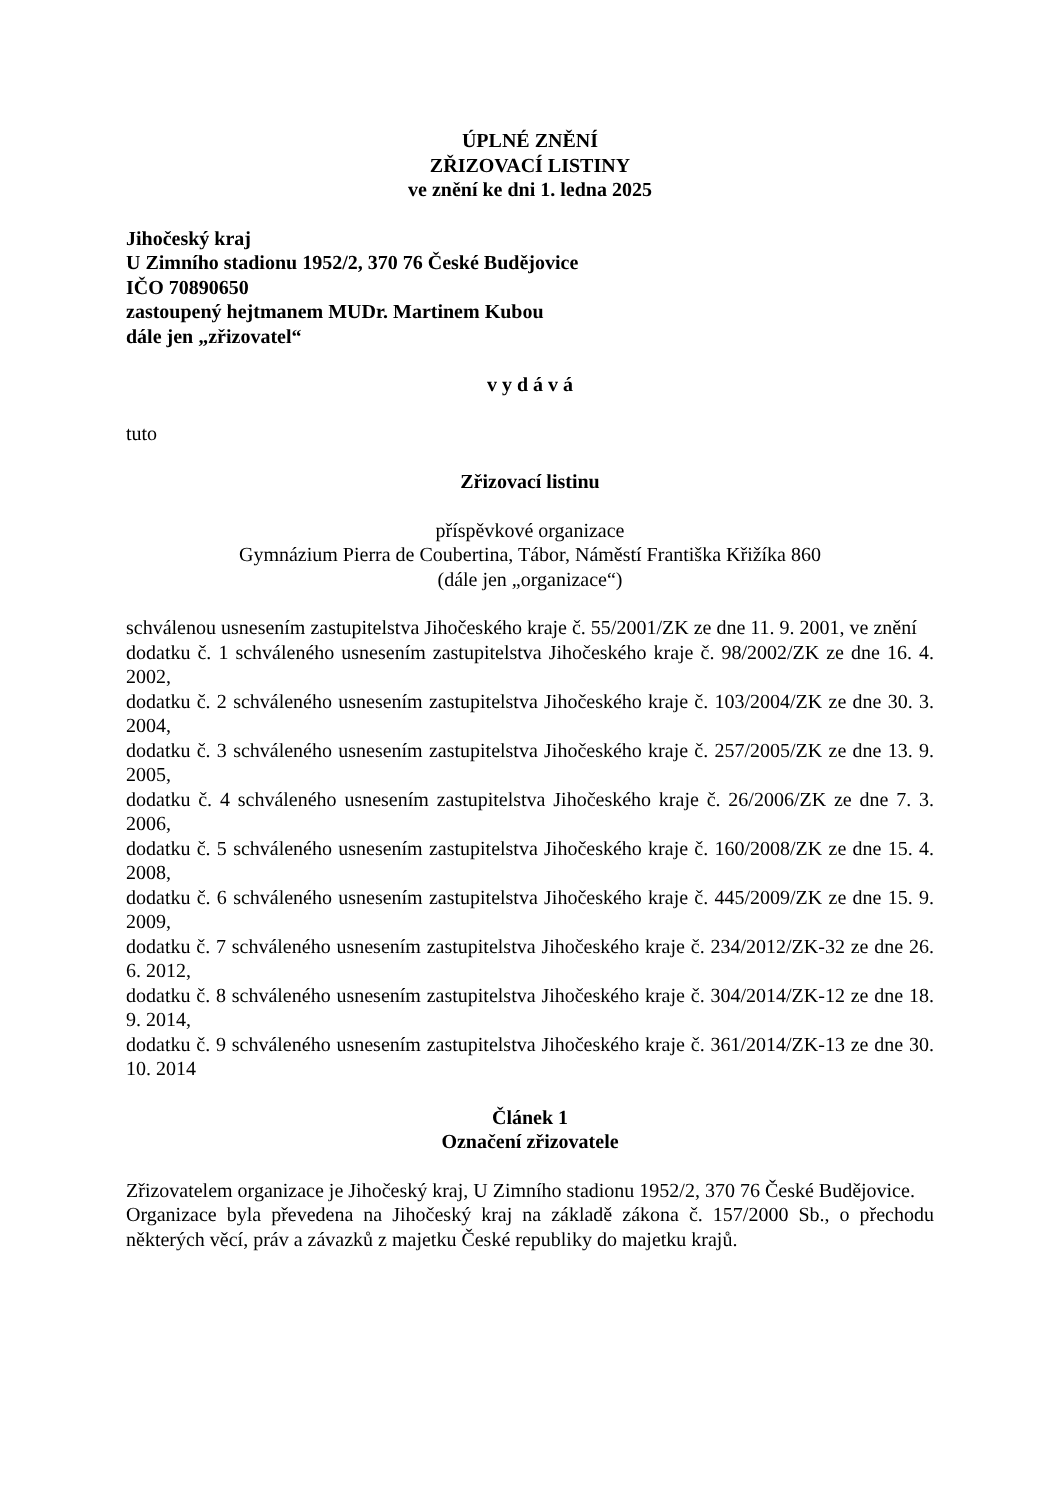ÚPLNÉ ZNĚNÍ
ZŘIZOVACÍ LISTINY
ve znění ke dni 1. ledna 2025
Jihočeský kraj
U Zimního stadionu 1952/2, 370 76 České Budějovice
IČO 70890650
zastoupený hejtmanem MUDr. Martinem Kubou
dále jen „zřizovatel“
v y d á v á
tuto
Zřizovací listinu
příspěvkové organizace
Gymnázium Pierra de Coubertina, Tábor, Náměstí Františka Křižíka 860
(dále jen „organizace“)
schválenou usnesením zastupitelstva Jihočeského kraje č. 55/2001/ZK ze dne 11. 9. 2001, ve znění
dodatku č. 1 schváleného usnesením zastupitelstva Jihočeského kraje č. 98/2002/ZK ze dne 16. 4. 2002,
dodatku č. 2 schváleného usnesením zastupitelstva Jihočeského kraje č. 103/2004/ZK ze dne 30. 3. 2004,
dodatku č. 3 schváleného usnesením zastupitelstva Jihočeského kraje č. 257/2005/ZK ze dne 13. 9. 2005,
dodatku č. 4 schváleného usnesením zastupitelstva Jihočeského kraje č. 26/2006/ZK ze dne 7. 3. 2006,
dodatku č. 5 schváleného usnesením zastupitelstva Jihočeského kraje č. 160/2008/ZK ze dne 15. 4. 2008,
dodatku č. 6 schváleného usnesením zastupitelstva Jihočeského kraje č. 445/2009/ZK ze dne 15. 9. 2009,
dodatku č. 7 schváleného usnesením zastupitelstva Jihočeského kraje č. 234/2012/ZK-32 ze dne 26. 6. 2012,
dodatku č. 8 schváleného usnesením zastupitelstva Jihočeského kraje č. 304/2014/ZK-12 ze dne 18. 9. 2014,
dodatku č. 9 schváleného usnesením zastupitelstva Jihočeského kraje č. 361/2014/ZK-13 ze dne 30. 10. 2014
Článek 1
Označení zřizovatele
Zřizovatelem organizace je Jihočeský kraj, U Zimního stadionu 1952/2, 370 76 České Budějovice.
Organizace byla převedena na Jihočeský kraj na základě zákona č. 157/2000 Sb., o přechodu některých věcí, práv a závazků z majetku České republiky do majetku krajů.